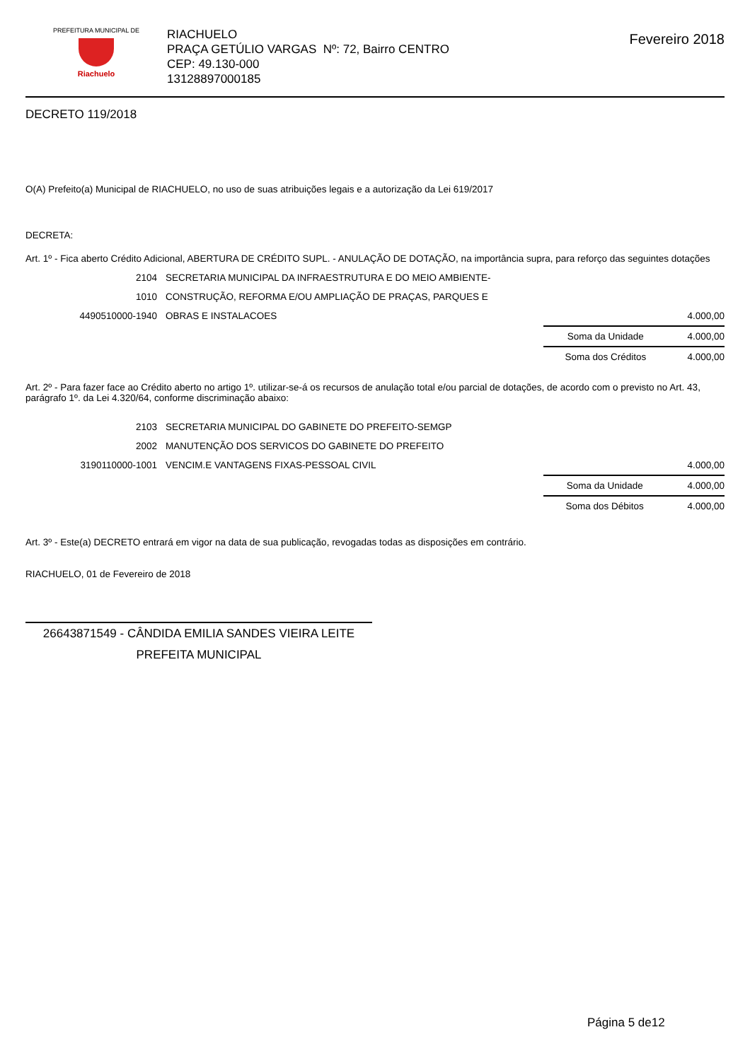PREFEITURA MUNICIPAL DE
Riachuelo
RIACHUELO
PRAÇA GETÚLIO VARGAS Nº: 72, Bairro CENTRO
CEP: 49.130-000
13128897000185
Fevereiro 2018
DECRETO 119/2018
O(A) Prefeito(a) Municipal de RIACHUELO, no uso de suas atribuições legais e a autorização da Lei 619/2017
DECRETA:
Art. 1º - Fica aberto Crédito Adicional, ABERTURA DE CRÉDITO SUPL. - ANULAÇÃO DE DOTAÇÃO, na importância supra, para reforço das seguintes dotações
| 2104 | SECRETARIA MUNICIPAL DA INFRAESTRUTURA E DO MEIO AMBIENTE- | |
| 1010 | CONSTRUÇÃO, REFORMA E/OU AMPLIAÇÃO DE PRAÇAS, PARQUES E | |
| 4490510000-1940 | OBRAS E INSTALACOES | 4.000,00 |
| Soma da Unidade | 4.000,00 |
| Soma dos Créditos | 4.000,00 |
Art. 2º - Para fazer face ao Crédito aberto no artigo 1º. utilizar-se-á os recursos de anulação total e/ou parcial de dotações, de acordo com o previsto no Art. 43, parágrafo 1º. da Lei 4.320/64, conforme discriminação abaixo:
| 2103 | SECRETARIA MUNICIPAL DO GABINETE DO PREFEITO-SEMGP | |
| 2002 | MANUTENÇÃO DOS SERVICOS DO GABINETE DO PREFEITO | |
| 3190110000-1001 | VENCIM.E VANTAGENS FIXAS-PESSOAL CIVIL | 4.000,00 |
| Soma da Unidade | 4.000,00 |
| Soma dos Débitos | 4.000,00 |
Art. 3º - Este(a) DECRETO entrará em vigor na data de sua publicação, revogadas todas as disposições em contrário.
RIACHUELO, 01 de Fevereiro de 2018
26643871549 - CÂNDIDA EMILIA SANDES VIEIRA LEITE
PREFEITA MUNICIPAL
Página 5 de12